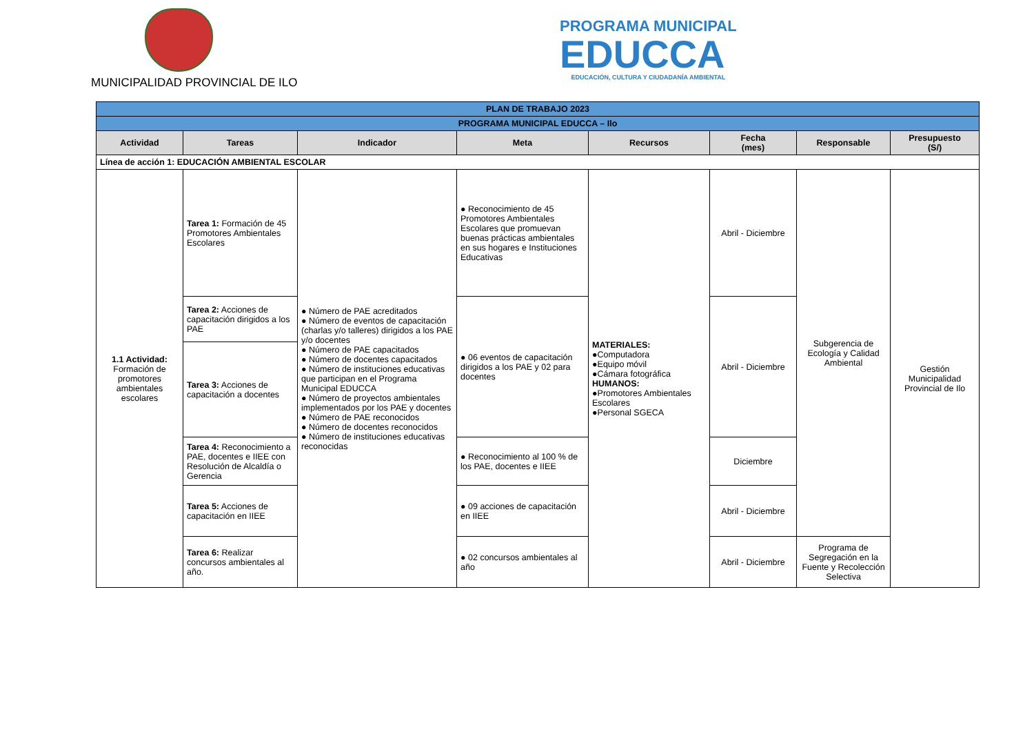MUNICIPALIDAD PROVINCIAL DE ILO
PROGRAMA MUNICIPAL
EDUCCA
EDUCACIÓN, CULTURA Y CIUDADANÍA AMBIENTAL
| PLAN DE TRABAJO 2023 | | | | | | | |
| --- | --- | --- | --- | --- | --- | --- | --- |
| PROGRAMA MUNICIPAL EDUCCA – Ilo | | | | | | | |
| Actividad | Tareas | Indicador | Meta | Recursos | Fecha (mes) | Responsable | Presupuesto (S/) |
| Línea de acción 1: EDUCACIÓN AMBIENTAL ESCOLAR | | | | | | | |
| 1.1 Actividad: Formación de promotores ambientales escolares | Tarea 1: Formación de 45 Promotores Ambientales Escolares | ● Número de PAE acreditados ● Número de eventos de capacitación (charlas y/o talleres) dirigidos a los PAE y/o docentes ● Número de PAE capacitados ● Número de docentes capacitados ● Número de instituciones educativas que participan en el Programa Municipal EDUCCA ● Número de proyectos ambientales implementados por los PAE y docentes ● Número de PAE reconocidos ● Número de docentes reconocidos ● Número de instituciones educativas reconocidas | ● Reconocimiento de 45 Promotores Ambientales Escolares que promuevan buenas prácticas ambientales en sus hogares e Instituciones Educativas | MATERIALES: ●Computadora ●Equipo móvil ●Cámara fotográfica HUMANOS: ●Promotores Ambientales Escolares ●Personal SGECA | Abril - Diciembre | Subgerencia de Ecología y Calidad Ambiental | Gestión Municipalidad Provincial de Ilo |
| | Tarea 2: Acciones de capacitación dirigidos a los PAE | | ● 06 eventos de capacitación dirigidos a los PAE y 02 para docentes | | Abril - Diciembre | | |
| | Tarea 3: Acciones de capacitación a docentes | | | | | | |
| | Tarea 4: Reconocimiento a PAE, docentes e IIEE con Resolución de Alcaldía o Gerencia | | ● Reconocimiento al 100 % de los PAE, docentes e IIEE | | Diciembre | | |
| | Tarea 5: Acciones de capacitación en IIEE | | ● 09 acciones de capacitación en IIEE | | Abril - Diciembre | | |
| | Tarea 6: Realizar concursos ambientales al año. | | ● 02 concursos ambientales al año | | Abril - Diciembre | Programa de Segregación en la Fuente y Recolección Selectiva | |